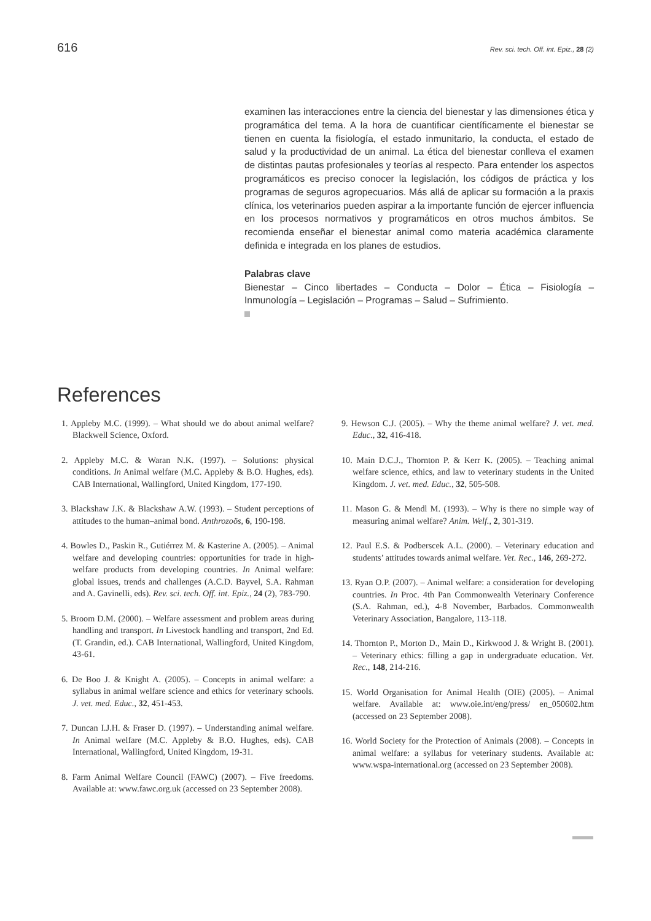616 Rev. sci. tech. Off. int. Epiz., 28 (2)
examinen las interacciones entre la ciencia del bienestar y las dimensiones ética y programática del tema. A la hora de cuantificar científicamente el bienestar se tienen en cuenta la fisiología, el estado inmunitario, la conducta, el estado de salud y la productividad de un animal. La ética del bienestar conlleva el examen de distintas pautas profesionales y teorías al respecto. Para entender los aspectos programáticos es preciso conocer la legislación, los códigos de práctica y los programas de seguros agropecuarios. Más allá de aplicar su formación a la praxis clínica, los veterinarios pueden aspirar a la importante función de ejercer influencia en los procesos normativos y programáticos en otros muchos ámbitos. Se recomienda enseñar el bienestar animal como materia académica claramente definida e integrada en los planes de estudios.
Palabras clave
Bienestar – Cinco libertades – Conducta – Dolor – Ética – Fisiología – Inmunología – Legislación – Programas – Salud – Sufrimiento.
References
1. Appleby M.C. (1999). – What should we do about animal welfare? Blackwell Science, Oxford.
2. Appleby M.C. & Waran N.K. (1997). – Solutions: physical conditions. In Animal welfare (M.C. Appleby & B.O. Hughes, eds). CAB International, Wallingford, United Kingdom, 177-190.
3. Blackshaw J.K. & Blackshaw A.W. (1993). – Student perceptions of attitudes to the human–animal bond. Anthrozoös, 6, 190-198.
4. Bowles D., Paskin R., Gutiérrez M. & Kasterine A. (2005). – Animal welfare and developing countries: opportunities for trade in high-welfare products from developing countries. In Animal welfare: global issues, trends and challenges (A.C.D. Bayvel, S.A. Rahman and A. Gavinelli, eds). Rev. sci. tech. Off. int. Epiz., 24 (2), 783-790.
5. Broom D.M. (2000). – Welfare assessment and problem areas during handling and transport. In Livestock handling and transport, 2nd Ed. (T. Grandin, ed.). CAB International, Wallingford, United Kingdom, 43-61.
6. De Boo J. & Knight A. (2005). – Concepts in animal welfare: a syllabus in animal welfare science and ethics for veterinary schools. J. vet. med. Educ., 32, 451-453.
7. Duncan I.J.H. & Fraser D. (1997). – Understanding animal welfare. In Animal welfare (M.C. Appleby & B.O. Hughes, eds). CAB International, Wallingford, United Kingdom, 19-31.
8. Farm Animal Welfare Council (FAWC) (2007). – Five freedoms. Available at: www.fawc.org.uk (accessed on 23 September 2008).
9. Hewson C.J. (2005). – Why the theme animal welfare? J. vet. med. Educ., 32, 416-418.
10. Main D.C.J., Thornton P. & Kerr K. (2005). – Teaching animal welfare science, ethics, and law to veterinary students in the United Kingdom. J. vet. med. Educ., 32, 505-508.
11. Mason G. & Mendl M. (1993). – Why is there no simple way of measuring animal welfare? Anim. Welf., 2, 301-319.
12. Paul E.S. & Podberscek A.L. (2000). – Veterinary education and students’ attitudes towards animal welfare. Vet. Rec., 146, 269-272.
13. Ryan O.P. (2007). – Animal welfare: a consideration for developing countries. In Proc. 4th Pan Commonwealth Veterinary Conference (S.A. Rahman, ed.), 4-8 November, Barbados. Commonwealth Veterinary Association, Bangalore, 113-118.
14. Thornton P., Morton D., Main D., Kirkwood J. & Wright B. (2001). – Veterinary ethics: filling a gap in undergraduate education. Vet. Rec., 148, 214-216.
15. World Organisation for Animal Health (OIE) (2005). – Animal welfare. Available at: www.oie.int/eng/press/ en_050602.htm (accessed on 23 September 2008).
16. World Society for the Protection of Animals (2008). – Concepts in animal welfare: a syllabus for veterinary students. Available at: www.wspa-international.org (accessed on 23 September 2008).